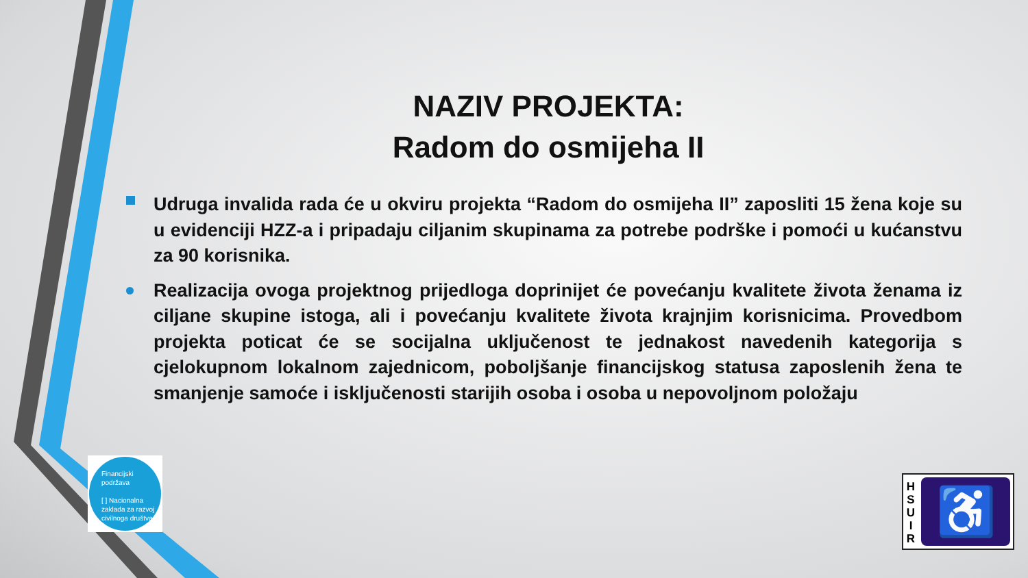NAZIV PROJEKTA:
Radom do osmijeha II
Udruga invalida rada će u okviru projekta “Radom do osmijeha II” zaposliti 15 žena koje su u evidenciji HZZ-a i pripadaju ciljanim skupinama za potrebe podrške i pomoći u kućanstvu za 90 korisnika.
Realizacija ovoga projektnog prijedloga doprinijet će povećanju kvalitete života ženama iz ciljane skupine istoga, ali i povećanju kvalitete života krajnjim korisnicima. Provedbom projekta poticat će se socijalna uključenost te jednakost navedenih kategorija s cjelokupnom lokalnom zajednicom, poboljšanje financijskog statusa zaposlenih žena te smanjenje samoće i isključenosti starijih osoba i osoba u nepovoljnom položaju
Financijski
podržava
[ ] Nacionalna zaklada za razvoj civilnoga društva
H
S
U
I
R
♿